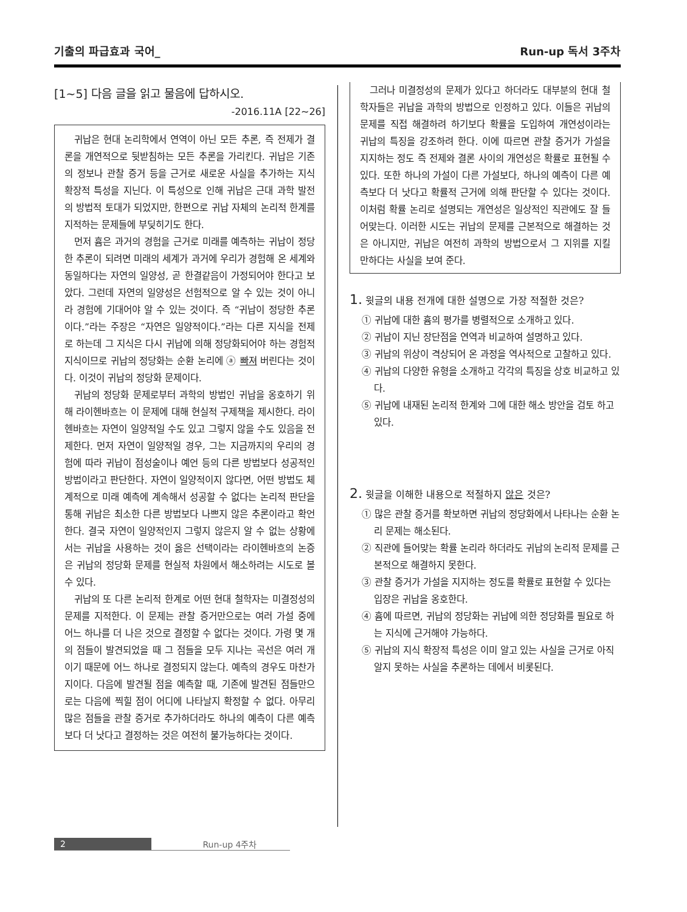기출의 파급효과 국어_ Run-up 독서 3주차
[1~5] 다음 글을 읽고 물음에 답하시오.
-2016.11A [22~26]
귀납은 현대 논리학에서 연역이 아닌 모든 추론, 즉 전제가 결론을 개연적으로 뒷받침하는 모든 추론을 가리킨다. 귀납은 기존의 정보나 관찰 증거 등을 근거로 새로운 사실을 추가하는 지식 확장적 특성을 지닌다. 이 특성으로 인해 귀납은 근대 과학 발전의 방법적 토대가 되었지만, 한편으로 귀납 자체의 논리적 한계를 지적하는 문제들에 부딪히기도 한다.
먼저 흄은 과거의 경험을 근거로 미래를 예측하는 귀납이 정당한 추론이 되려면 미래의 세계가 과거에 우리가 경험해 온 세계와 동일하다는 자연의 일양성, 곧 한결같음이 가정되어야 한다고 보았다. 그런데 자연의 일양성은 선험적으로 알 수 있는 것이 아니라 경험에 기대어야 알 수 있는 것이다. 즉 “귀납이 정당한 추론이다.”라는 주장은 “자연은 일양적이다.”라는 다른 지식을 전제로 하는데 그 지식은 다시 귀납에 의해 정당화되어야 하는 경험적 지식이므로 귀납의 정당화는 순환 논리에 ⓐ 빠져 버린다는 것이다. 이것이 귀납의 정당화 문제이다.
귀납의 정당화 문제로부터 과학의 방법인 귀납을 옹호하기 위해 라이헨바흐는 이 문제에 대해 현실적 구제책을 제시한다. 라이헨바흐는 자연이 일양적일 수도 있고 그렇지 않을 수도 있음을 전제한다. 먼저 자연이 일양적일 경우, 그는 지금까지의 우리의 경험에 따라 귀납이 점성술이나 예언 등의 다른 방법보다 성공적인 방법이라고 판단한다. 자연이 일양적이지 않다면, 어떤 방법도 체계적으로 미래 예측에 계속해서 성공할 수 없다는 논리적 판단을 통해 귀납은 최소한 다른 방법보다 나쁘지 않은 추론이라고 확언한다. 결국 자연이 일양적인지 그렇지 않은지 알 수 없는 상황에서는 귀납을 사용하는 것이 옳은 선택이라는 라이헨바흐의 논증은 귀납의 정당화 문제를 현실적 차원에서 해소하려는 시도로 볼 수 있다.
귀납의 또 다른 논리적 한계로 어떤 현대 철학자는 미결정성의 문제를 지적한다. 이 문제는 관찰 증거만으로는 여러 가설 중에 어느 하나를 더 나은 것으로 결정할 수 없다는 것이다. 가령 몇 개의 점들이 발견되었을 때 그 점들을 모두 지나는 곡선은 여러 개이기 때문에 어느 하나로 결정되지 않는다. 예측의 경우도 마찬가지이다. 다음에 발견될 점을 예측할 때, 기존에 발견된 점들만으로는 다음에 찍힐 점이 어디에 나타날지 확정할 수 없다. 아무리 많은 점들을 관찰 증거로 추가하더라도 하나의 예측이 다른 예측보다 더 낫다고 결정하는 것은 여전히 불가능하다는 것이다.
그러나 미결정성의 문제가 있다고 하더라도 대부분의 현대 철학자들은 귀납을 과학의 방법으로 인정하고 있다. 이들은 귀납의 문제를 직접 해결하려 하기보다 확률을 도입하여 개연성이라는 귀납의 특징을 강조하려 한다. 이에 따르면 관찰 증거가 가설을 지지하는 정도 즉 전제와 결론 사이의 개연성은 확률로 표현될 수 있다. 또한 하나의 가설이 다른 가설보다, 하나의 예측이 다른 예측보다 더 낫다고 확률적 근거에 의해 판단할 수 있다는 것이다. 이처럼 확률 논리로 설명되는 개연성은 일상적인 직관에도 잘 들어맞는다. 이러한 시도는 귀납의 문제를 근본적으로 해결하는 것은 아니지만, 귀납은 여전히 과학의 방법으로서 그 지위를 지킬 만하다는 사실을 보여 준다.
1. 윗글의 내용 전개에 대한 설명으로 가장 적절한 것은?
① 귀납에 대한 흄의 평가를 병렬적으로 소개하고 있다.
② 귀납이 지닌 장단점을 연역과 비교하여 설명하고 있다.
③ 귀납의 위상이 격상되어 온 과정을 역사적으로 고찰하고 있다.
④ 귀납의 다양한 유형을 소개하고 각각의 특징을 상호 비교하고 있다.
⑤ 귀납에 내재된 논리적 한계와 그에 대한 해소 방안을 검토 하고 있다.
2. 윗글을 이해한 내용으로 적절하지 않은 것은?
① 많은 관찰 증거를 확보하면 귀납의 정당화에서 나타나는 순환 논리 문제는 해소된다.
② 직관에 들어맞는 확률 논리라 하더라도 귀납의 논리적 문제를 근본적으로 해결하지 못한다.
③ 관찰 증거가 가설을 지지하는 정도를 확률로 표현할 수 있다는 입장은 귀납을 옹호한다.
④ 흄에 따르면, 귀납의 정당화는 귀납에 의한 정당화를 필요로 하는 지식에 근거해야 가능하다.
⑤ 귀납의 지식 확장적 특성은 이미 알고 있는 사실을 근거로 아직 알지 못하는 사실을 추론하는 데에서 비롯된다.
2 Run-up 4주차